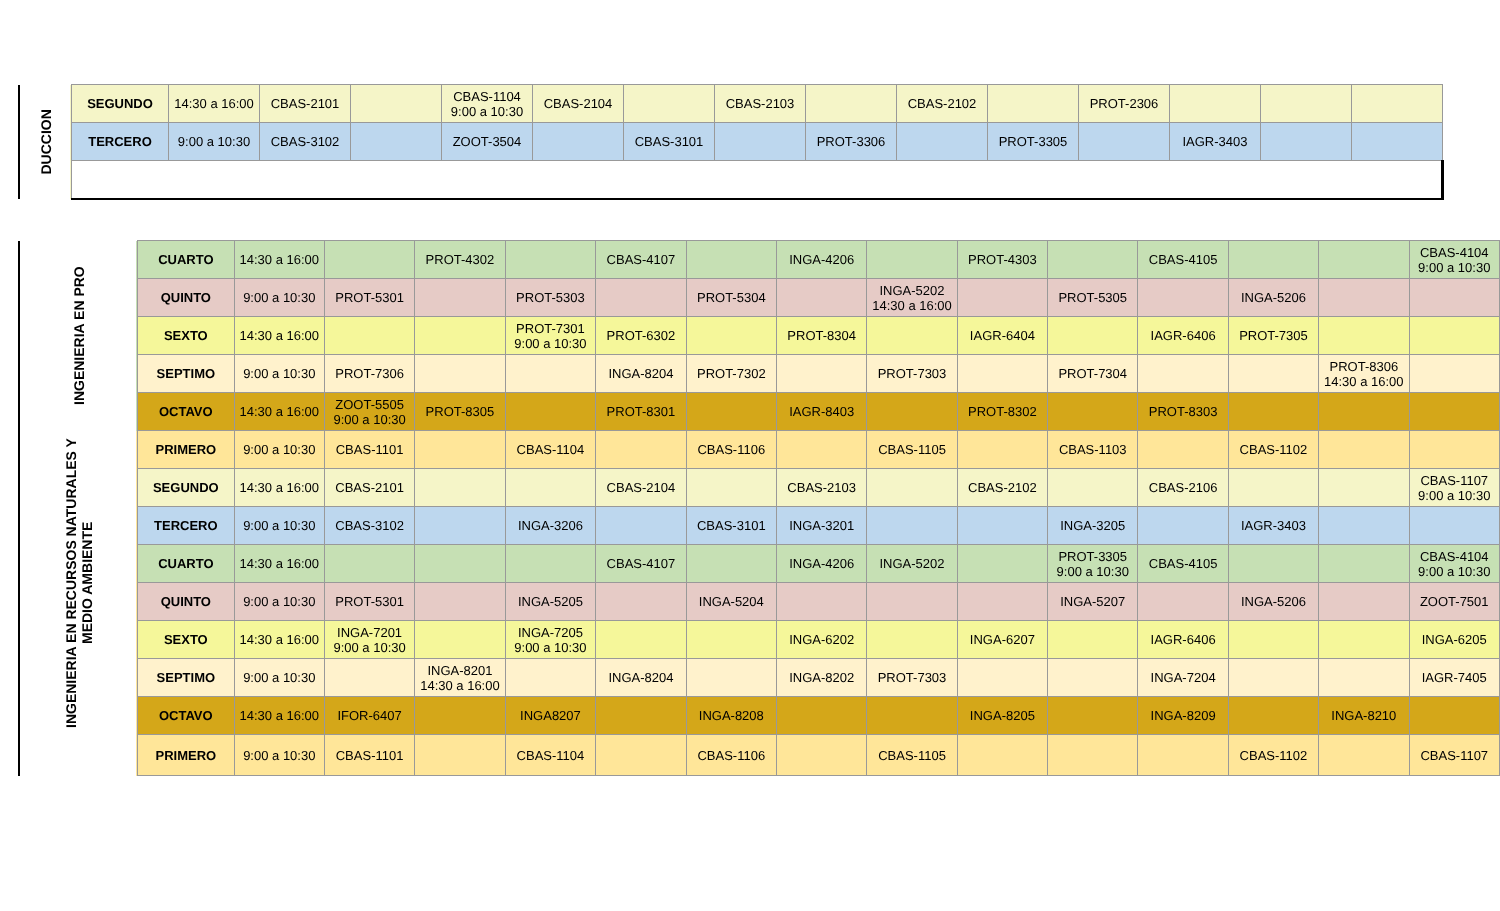| DUCCION | SEGUNDO | 14:30 a 16:00 | CBAS-2101 | | CBAS-1104 9:00 a 10:30 | CBAS-2104 | | CBAS-2103 | | CBAS-2102 | | PROT-2306 | | | |
| | TERCERO | 9:00 a 10:30 | CBAS-3102 | | ZOOT-3504 | | CBAS-3101 | | PROT-3306 | | PROT-3305 | | IAGR-3403 | | |
| INGENIERIA EN PRO | CUARTO | 14:30 a 16:00 | | PROT-4302 | | CBAS-4107 | | INGA-4206 | | PROT-4303 | | CBAS-4105 | | | CBAS-4104 9:00 a 10:30 |
| | QUINTO | 9:00 a 10:30 | PROT-5301 | | PROT-5303 | | PROT-5304 | | INGA-5202 14:30 a 16:00 | | PROT-5305 | | INGA-5206 | | |
| | SEXTO | 14:30 a 16:00 | | | PROT-7301 9:00 a 10:30 | PROT-6302 | | PROT-8304 | | IAGR-6404 | | IAGR-6406 | PROT-7305 | | |
| | SEPTIMO | 9:00 a 10:30 | PROT-7306 | | | INGA-8204 | PROT-7302 | | PROT-7303 | | PROT-7304 | | | PROT-8306 14:30 a 16:00 | |
| | OCTAVO | 14:30 a 16:00 | ZOOT-5505 9:00 a 10:30 | PROT-8305 | | PROT-8301 | | IAGR-8403 | | PROT-8302 | | PROT-8303 | | | |
| INGENIERIA EN RECURSOS NATURALES Y MEDIO AMBIENTE | PRIMERO | 9:00 a 10:30 | CBAS-1101 | | CBAS-1104 | | CBAS-1106 | | CBAS-1105 | | CBAS-1103 | | CBAS-1102 | | |
| | SEGUNDO | 14:30 a 16:00 | CBAS-2101 | | | CBAS-2104 | | CBAS-2103 | | CBAS-2102 | | CBAS-2106 | | | CBAS-1107 9:00 a 10:30 |
| | TERCERO | 9:00 a 10:30 | CBAS-3102 | | INGA-3206 | | CBAS-3101 | INGA-3201 | | | INGA-3205 | | IAGR-3403 | | |
| | CUARTO | 14:30 a 16:00 | | | | CBAS-4107 | | INGA-4206 | INGA-5202 | | PROT-3305 9:00 a 10:30 | CBAS-4105 | | | CBAS-4104 9:00 a 10:30 |
| | QUINTO | 9:00 a 10:30 | PROT-5301 | | INGA-5205 | | INGA-5204 | | | | INGA-5207 | | INGA-5206 | | ZOOT-7501 |
| | SEXTO | 14:30 a 16:00 | INGA-7201 9:00 a 10:30 | | INGA-7205 9:00 a 10:30 | | | INGA-6202 | | INGA-6207 | | IAGR-6406 | | | INGA-6205 |
| | SEPTIMO | 9:00 a 10:30 | | INGA-8201 14:30 a 16:00 | | INGA-8204 | | INGA-8202 | PROT-7303 | | | INGA-7204 | | | IAGR-7405 |
| | OCTAVO | 14:30 a 16:00 | IFOR-6407 | | INGA8207 | | INGA-8208 | | | INGA-8205 | | INGA-8209 | | INGA-8210 | |
| | PRIMERO | 9:00 a 10:30 | CBAS-1101 | | CBAS-1104 | | CBAS-1106 | | CBAS-1105 | | | | CBAS-1102 | | CBAS-1107 |